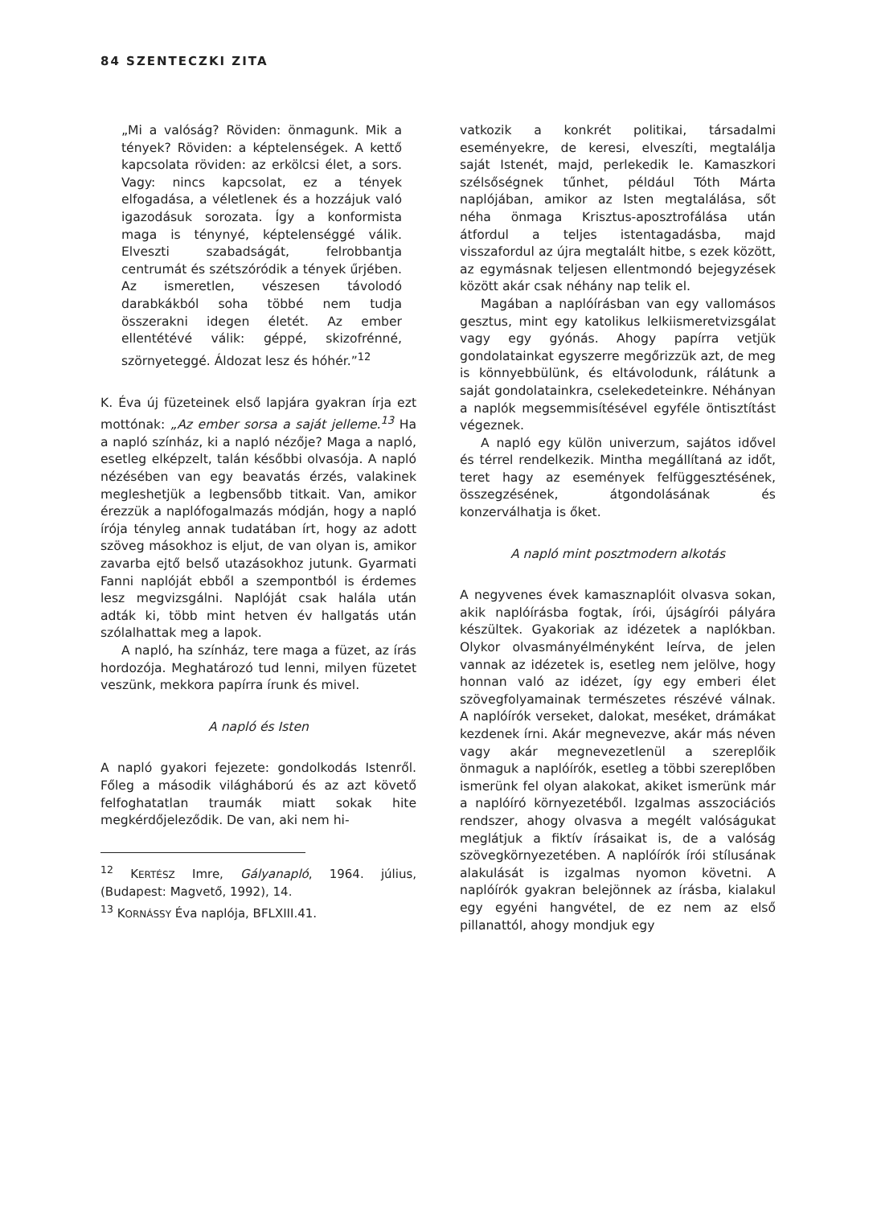84 SZENTECZKI ZITA
„Mi a valóság? Röviden: önmagunk. Mik a tények? Röviden: a képtelenségek. A kettő kapcsolata röviden: az erkölcsi élet, a sors. Vagy: nincs kapcsolat, ez a tények elfogadása, a véletlenek és a hozzájuk való igazodásuk sorozata. Így a konformista maga is ténynyé, képtelenséggé válik. Elveszti szabadságát, felrobbantja centrumát és szétszóródik a tények űrjében. Az ismeretlen, vészesen távolodó darabkákból soha többé nem tudja összerakni idegen életét. Az ember ellentétévé válik: géppé, skizofrénné, szörnyeteggé. Áldozat lesz és hóhér.”<sup>12</sup>
K. Éva új füzeteinek első lapjára gyakran írja ezt mottónak: „Az ember sorsa a saját jelleme.<sup>13</sup> Ha a napló színház, ki a napló nézője? Maga a napló, esetleg elképzelt, talán későbbi olvasója. A napló nézésében van egy beavatás érzés, valakinek megleshetjük a legbensőbb titkait. Van, amikor érezzük a naplófogalmazás módján, hogy a napló írója tényleg annak tudatában írt, hogy az adott szöveg másokhoz is eljut, de van olyan is, amikor zavarba ejtő belső utazásokhoz jutunk. Gyarmati Fanni naplóját ebből a szempontból is érdemes lesz megvizsgálni. Naplóját csak halála után adták ki, több mint hetven év hallgatás után szólalhattak meg a lapok.
A napló, ha színház, tere maga a füzet, az írás hordozója. Meghatározó tud lenni, milyen füzetet veszünk, mekkora papírra írunk és mivel.
A napló és Isten
A napló gyakori fejezete: gondolkodás Istenről. Főleg a második világháború és az azt követő felfoghatatlan traumák miatt sokak hite megkérdőjeleződik. De van, aki nem hi-
<sup>12</sup> KERTÉSZ Imre, Gályanapló, 1964. július, (Budapest: Magvető, 1992), 14.
<sup>13</sup> KORNÁSSY Éva naplója, BFLXIII.41.
vatkozik a konkrét politikai, társadalmi eseményekre, de keresi, elveszíti, megtalálja saját Istenét, majd, perlekedik le. Kamaszkori szélsőségnek tűnhet, például Tóth Márta naplójában, amikor az Isten megtalálása, sőt néha önmaga Krisztus-aposztrofálása után átfordul a teljes istentagadásba, majd visszafordul az újra megtalált hitbe, s ezek között, az egymásnak teljesen ellentmondó bejegyzések között akár csak néhány nap telik el.
Magában a naplóírásban van egy vallomásos gesztus, mint egy katolikus lelkiismeretvizsgálat vagy egy gyónás. Ahogy papírra vetjük gondolatainkat egyszerre megőrizzük azt, de meg is könnyebbülünk, és eltávolodunk, rálátunk a saját gondolatainkra, cselekedeteinkre. Néhányan a naplók megsemmisítésével egyféle öntisztítást végeznek.
A napló egy külön univerzum, sajátos idővel és térrel rendelkezik. Mintha megállítaná az időt, teret hagy az események felfüggesztésének, összegzésének, átgondolásának és konzerválhatja is őket.
A napló mint posztmodern alkotás
A negyvenes évek kamasznaplóit olvasva sokan, akik naplóírásba fogtak, írói, újságírói pályára készültek. Gyakoriak az idézetek a naplókban. Olykor olvasmányélményként leírva, de jelen vannak az idézetek is, esetleg nem jelölve, hogy honnan való az idézet, így egy emberi élet szövegfolyamainak természetes részévé válnak. A naplóírók verseket, dalokat, meséket, drámákat kezdenek írni. Akár megnevezve, akár más néven vagy akár megnevezetlenül a szereplőik önmaguk a naplóírók, esetleg a többi szereplőben ismerünk fel olyan alakokat, akiket ismerünk már a naplóíró környezetéből. Izgalmas asszociációs rendszer, ahogy olvasva a megélt valóságukat meglátjuk a fiktív írásaikat is, de a valóság szövegkörnyezetében. A naplóírók írói stílusának alakulását is izgalmas nyomon követni. A naplóírók gyakran belejönnek az írásba, kialakul egy egyéni hangvétel, de ez nem az első pillanattól, ahogy mondjuk egy